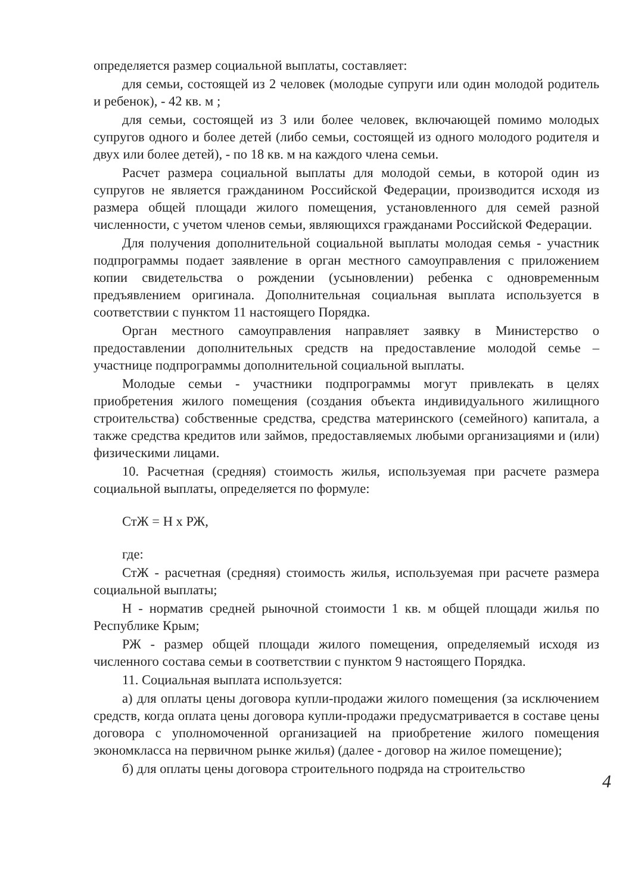определяется размер социальной выплаты, составляет:
для семьи, состоящей из 2 человек (молодые супруги или один молодой родитель и ребенок), - 42 кв. м ;
для семьи, состоящей из 3 или более человек, включающей помимо молодых супругов одного и более детей (либо семьи, состоящей из одного молодого родителя и двух или более детей), - по 18 кв. м на каждого члена семьи.
Расчет размера социальной выплаты для молодой семьи, в которой один из супругов не является гражданином Российской Федерации, производится исходя из размера общей площади жилого помещения, установленного для семей разной численности, с учетом членов семьи, являющихся гражданами Российской Федерации.
Для получения дополнительной социальной выплаты молодая семья - участник подпрограммы подает заявление в орган местного самоуправления с приложением копии свидетельства о рождении (усыновлении) ребенка с одновременным предъявлением оригинала. Дополнительная социальная выплата используется в соответствии с пунктом 11 настоящего Порядка.
Орган местного самоуправления направляет заявку в Министерство о предоставлении дополнительных средств на предоставление молодой семье – участнице подпрограммы дополнительной социальной выплаты.
Молодые семьи - участники подпрограммы могут привлекать в целях приобретения жилого помещения (создания объекта индивидуального жилищного строительства) собственные средства, средства материнского (семейного) капитала, а также средства кредитов или займов, предоставляемых любыми организациями и (или) физическими лицами.
10. Расчетная (средняя) стоимость жилья, используемая при расчете размера социальной выплаты, определяется по формуле:
СтЖ = Н х РЖ,
где:
СтЖ - расчетная (средняя) стоимость жилья, используемая при расчете размера социальной выплаты;
Н - норматив средней рыночной стоимости 1 кв. м общей площади жилья по Республике Крым;
РЖ - размер общей площади жилого помещения, определяемый исходя из численного состава семьи в соответствии с пунктом 9 настоящего Порядка.
11. Социальная выплата используется:
а) для оплаты цены договора купли-продажи жилого помещения (за исключением средств, когда оплата цены договора купли-продажи предусматривается в составе цены договора с уполномоченной организацией на приобретение жилого помещения экономкласса на первичном рынке жилья) (далее - договор на жилое помещение);
б) для оплаты цены договора строительного подряда на строительство
4